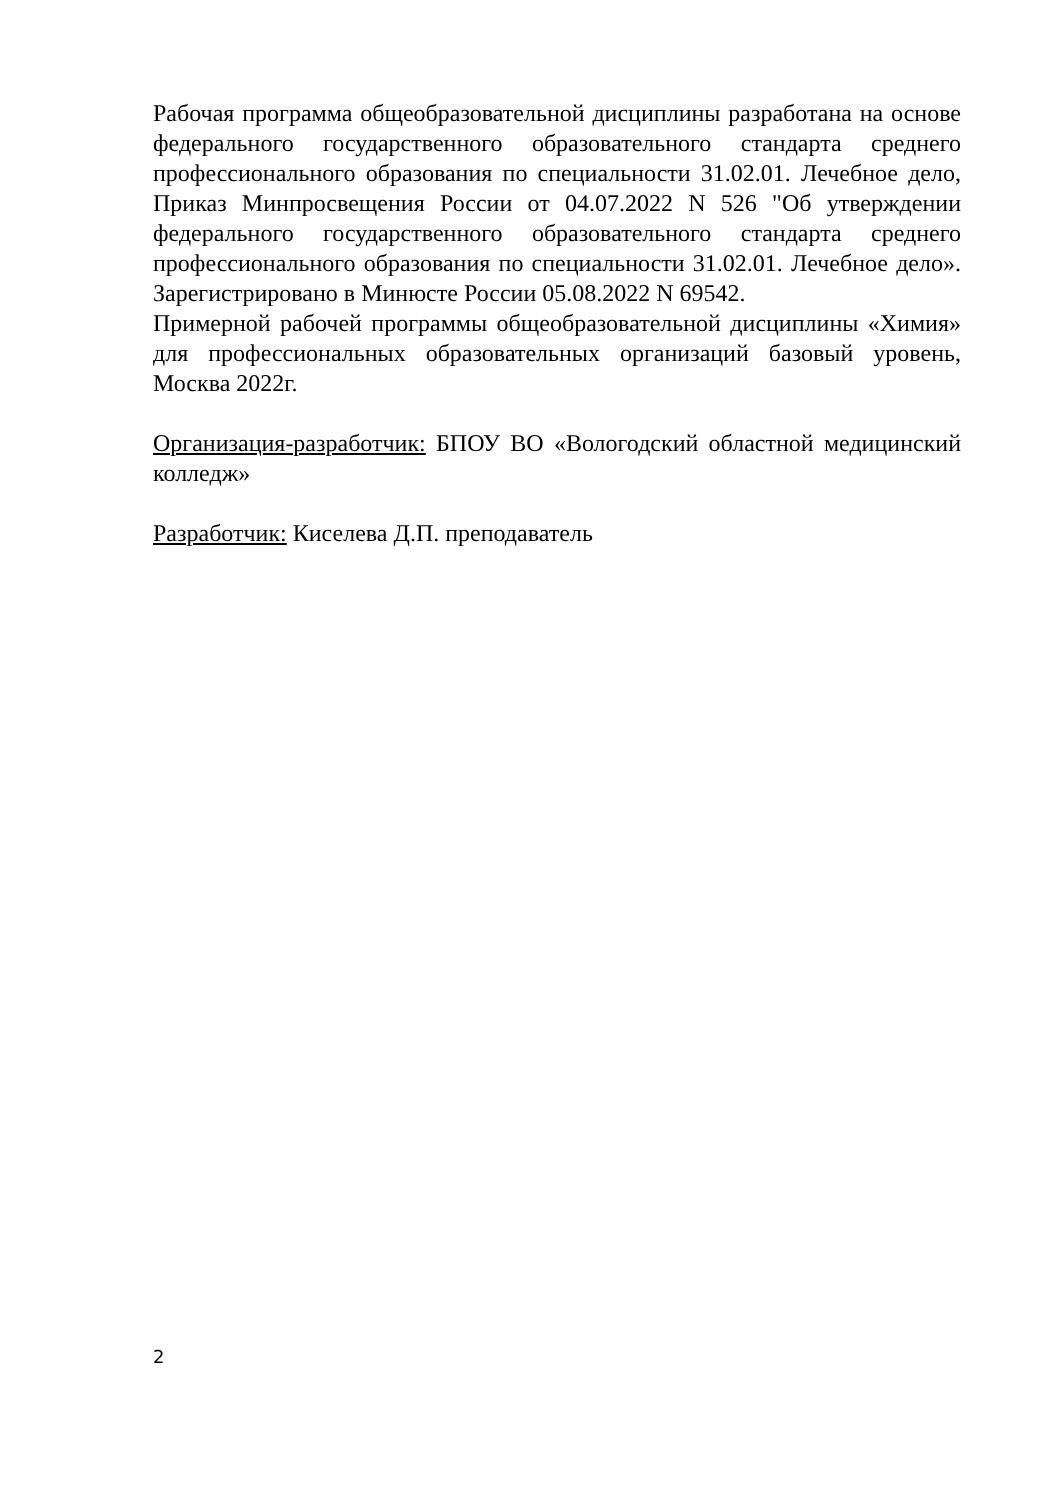Рабочая программа общеобразовательной дисциплины разработана на основе федерального государственного образовательного стандарта среднего профессионального образования по специальности 31.02.01. Лечебное дело, Приказ Минпросвещения России от 04.07.2022 N 526 "Об утверждении федерального государственного образовательного стандарта среднего профессионального образования по специальности 31.02.01. Лечебное дело». Зарегистрировано в Минюсте России 05.08.2022 N 69542.
Примерной рабочей программы общеобразовательной дисциплины «Химия» для профессиональных образовательных организаций базовый уровень, Москва 2022г.
Организация-разработчик: БПОУ ВО «Вологодский областной медицинский колледж»
Разработчик: Киселева Д.П. преподаватель
2